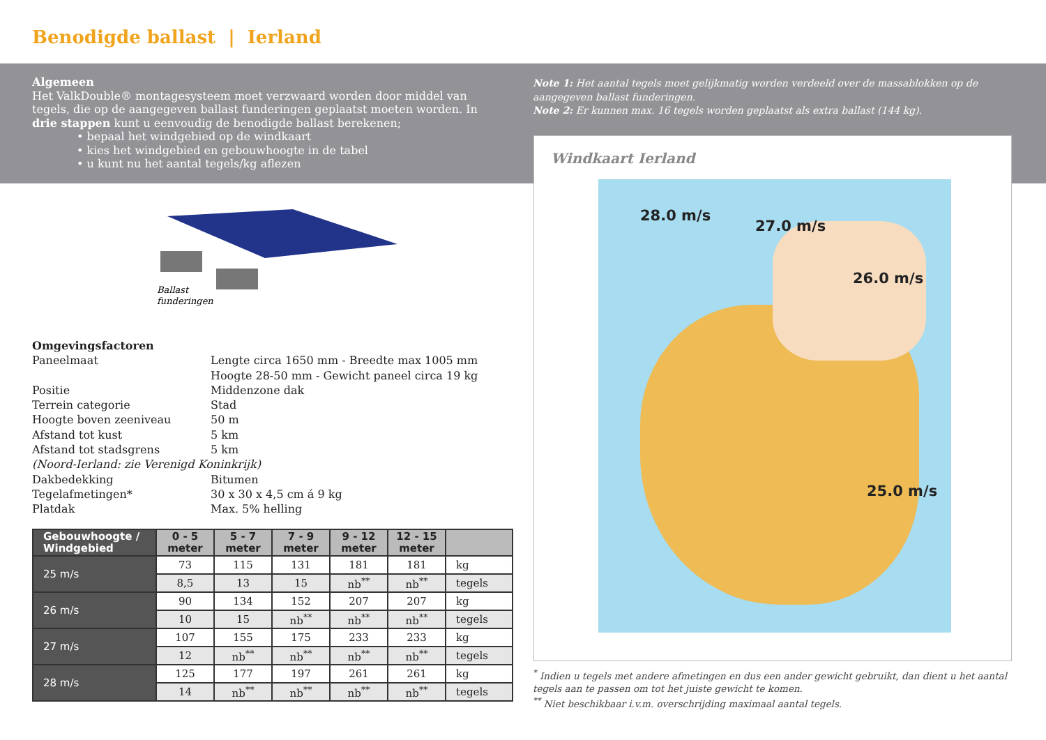Benodigde ballast | Ierland
Algemeen
Het ValkDouble® montagesysteem moet verzwaard worden door middel van tegels, die op de aangegeven ballast funderingen geplaatst moeten worden. In drie stappen kunt u eenvoudig de benodigde ballast berekenen;
• bepaal het windgebied op de windkaart
• kies het windgebied en gebouwhoogte in de tabel
• u kunt nu het aantal tegels/kg aflezen
Note 1: Het aantal tegels moet gelijkmatig worden verdeeld over de massablokken op de aangegeven ballast funderingen.
Note 2: Er kunnen max. 16 tegels worden geplaatst als extra ballast (144 kg).
Windkaart Ierland
28.0 m/s
27.0 m/s
26.0 m/s
25.0 m/s
Ballast
funderingen
Omgevingsfactoren
| Paneelmaat | Lengte circa 1650 mm - Breedte max 1005 mm Hoogte 28-50 mm - Gewicht paneel circa 19 kg |
| Positie | Middenzone dak |
| Terrein categorie | Stad |
| Hoogte boven zeeniveau | 50 m |
| Afstand tot kust | 5 km |
| Afstand tot stadsgrens | 5 km |
| (Noord-Ierland: zie Verenigd Koninkrijk) | |
| Dakbedekking | Bitumen |
| Tegelafmetingen* | 30 x 30 x 4,5 cm á 9 kg |
| Platdak | Max. 5% helling |
| Gebouwhoogte / Windgebied | 0 - 5 meter | 5 - 7 meter | 7 - 9 meter | 9 - 12 meter | 12 - 15 meter | |
| --- | --- | --- | --- | --- | --- | --- |
| 25 m/s | 73 | 115 | 131 | 181 | 181 | kg |
| | 8,5 | 13 | 15 | nb<sup>**</sup> | nb<sup>**</sup> | tegels |
| 26 m/s | 90 | 134 | 152 | 207 | 207 | kg |
| | 10 | 15 | nb<sup>**</sup> | nb<sup>**</sup> | nb<sup>**</sup> | tegels |
| 27 m/s | 107 | 155 | 175 | 233 | 233 | kg |
| | 12 | nb<sup>**</sup> | nb<sup>**</sup> | nb<sup>**</sup> | nb<sup>**</sup> | tegels |
| 28 m/s | 125 | 177 | 197 | 261 | 261 | kg |
| | 14 | nb<sup>**</sup> | nb<sup>**</sup> | nb<sup>**</sup> | nb<sup>**</sup> | tegels |
<sup>*</sup> Indien u tegels met andere afmetingen en dus een ander gewicht gebruikt, dan dient u het aantal tegels aan te passen om tot het juiste gewicht te komen.
<sup>**</sup> Niet beschikbaar i.v.m. overschrijding maximaal aantal tegels.